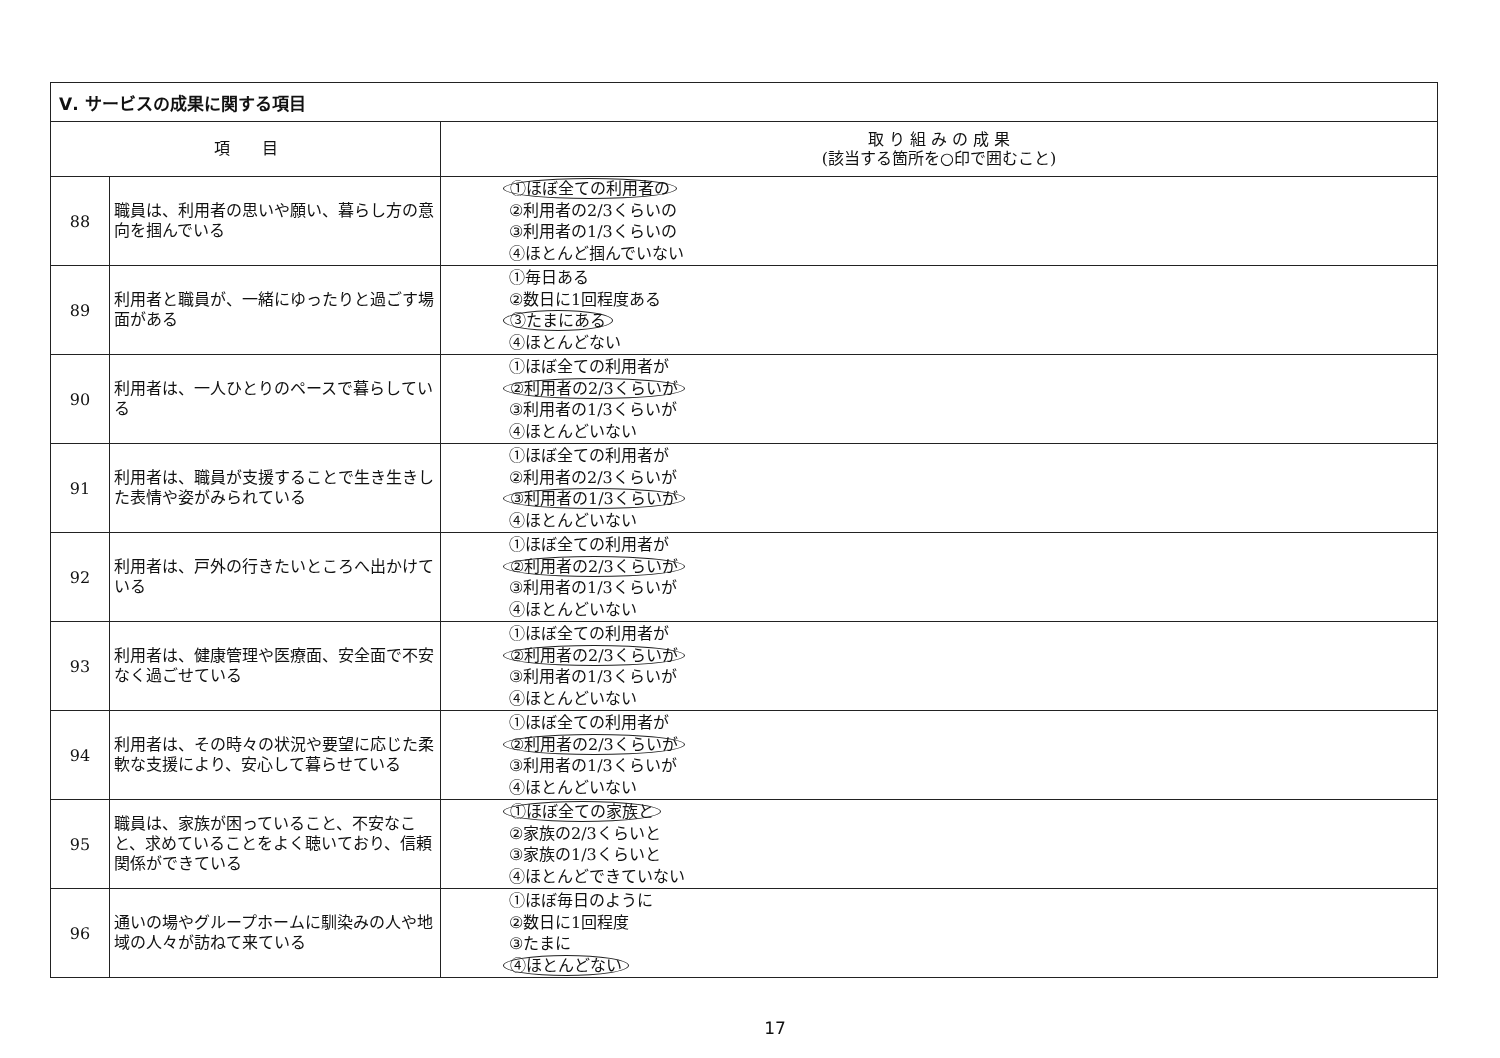| Ⅴ. サービスの成果に関する項目 | | |
| --- | --- | --- |
| 項 目 | | 取 り 組 み の 成 果 (該当する箇所を○印で囲むこと) |
| 88 | 職員は、利用者の思いや願い、暮らし方の意向を掴んでいる | ①ほぼ全ての利用者の ②利用者の2/3くらいの ③利用者の1/3くらいの ④ほとんど掴んでいない |
| 89 | 利用者と職員が、一緒にゆったりと過ごす場面がある | ①毎日ある ②数日に1回程度ある ③たまにある ④ほとんどない |
| 90 | 利用者は、一人ひとりのペースで暮らしている | ①ほぼ全ての利用者が ②利用者の2/3くらいが ③利用者の1/3くらいが ④ほとんどいない |
| 91 | 利用者は、職員が支援することで生き生きした表情や姿がみられている | ①ほぼ全ての利用者が ②利用者の2/3くらいが ③利用者の1/3くらいが ④ほとんどいない |
| 92 | 利用者は、戸外の行きたいところへ出かけている | ①ほぼ全ての利用者が ②利用者の2/3くらいが ③利用者の1/3くらいが ④ほとんどいない |
| 93 | 利用者は、健康管理や医療面、安全面で不安なく過ごせている | ①ほぼ全ての利用者が ②利用者の2/3くらいが ③利用者の1/3くらいが ④ほとんどいない |
| 94 | 利用者は、その時々の状況や要望に応じた柔軟な支援により、安心して暮らせている | ①ほぼ全ての利用者が ②利用者の2/3くらいが ③利用者の1/3くらいが ④ほとんどいない |
| 95 | 職員は、家族が困っていること、不安なこと、求めていることをよく聴いており、信頼関係ができている | ①ほぼ全ての家族と ②家族の2/3くらいと ③家族の1/3くらいと ④ほとんどできていない |
| 96 | 通いの場やグループホームに馴染みの人や地域の人々が訪ねて来ている | ①ほぼ毎日のように ②数日に1回程度 ③たまに ④ほとんどない |
17